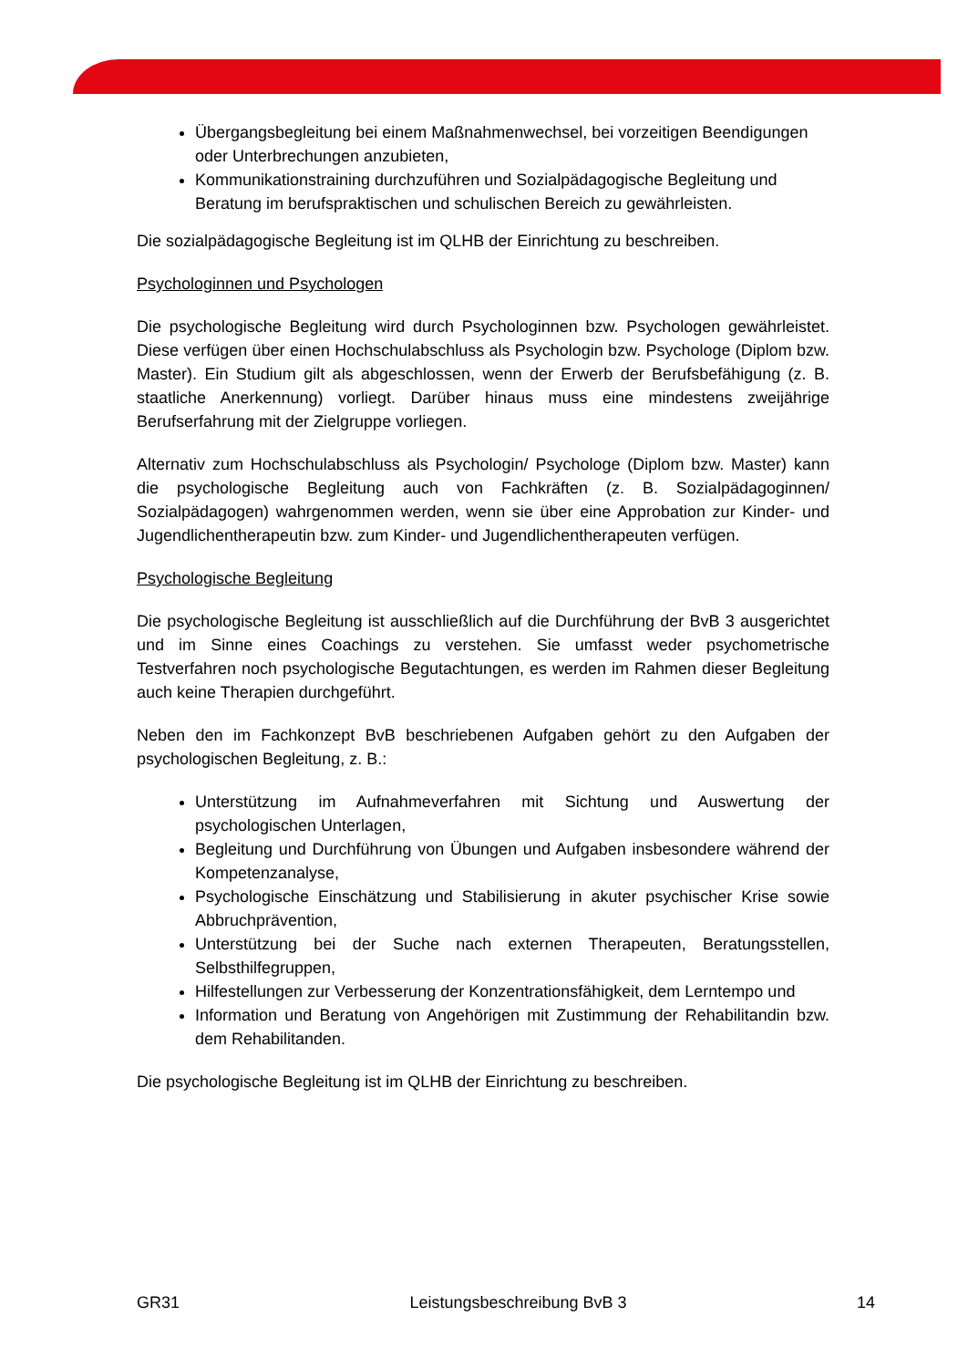Übergangsbegleitung bei einem Maßnahmenwechsel, bei vorzeitigen Beendigungen oder Unterbrechungen anzubieten,
Kommunikationstraining durchzuführen und Sozialpädagogische Begleitung und Beratung im berufspraktischen und schulischen Bereich zu gewährleisten.
Die sozialpädagogische Begleitung ist im QLHB der Einrichtung zu beschreiben.
Psychologinnen und Psychologen
Die psychologische Begleitung wird durch Psychologinnen bzw. Psychologen gewährleistet. Diese verfügen über einen Hochschulabschluss als Psychologin bzw. Psychologe (Diplom bzw. Master). Ein Studium gilt als abgeschlossen, wenn der Erwerb der Berufsbefähigung (z. B. staatliche Anerkennung) vorliegt. Darüber hinaus muss eine mindestens zweijährige Berufserfahrung mit der Zielgruppe vorliegen.
Alternativ zum Hochschulabschluss als Psychologin/ Psychologe (Diplom bzw. Master) kann die psychologische Begleitung auch von Fachkräften (z. B. Sozialpädagoginnen/ Sozialpädagogen) wahrgenommen werden, wenn sie über eine Approbation zur Kinder- und Jugendlichentherapeutin bzw. zum Kinder- und Jugendlichentherapeuten verfügen.
Psychologische Begleitung
Die psychologische Begleitung ist ausschließlich auf die Durchführung der BvB 3 ausgerichtet und im Sinne eines Coachings zu verstehen. Sie umfasst weder psychometrische Testverfahren noch psychologische Begutachtungen, es werden im Rahmen dieser Begleitung auch keine Therapien durchgeführt.
Neben den im Fachkonzept BvB beschriebenen Aufgaben gehört zu den Aufgaben der psychologischen Begleitung, z. B.:
Unterstützung im Aufnahmeverfahren mit Sichtung und Auswertung der psychologischen Unterlagen,
Begleitung und Durchführung von Übungen und Aufgaben insbesondere während der Kompetenzanalyse,
Psychologische Einschätzung und Stabilisierung in akuter psychischer Krise sowie Abbruchprävention,
Unterstützung bei der Suche nach externen Therapeuten, Beratungsstellen, Selbsthilfegruppen,
Hilfestellungen zur Verbesserung der Konzentrationsfähigkeit, dem Lerntempo und
Information und Beratung von Angehörigen mit Zustimmung der Rehabilitandin bzw. dem Rehabilitanden.
Die psychologische Begleitung ist im QLHB der Einrichtung zu beschreiben.
GR31 Leistungsbeschreibung BvB 3 14